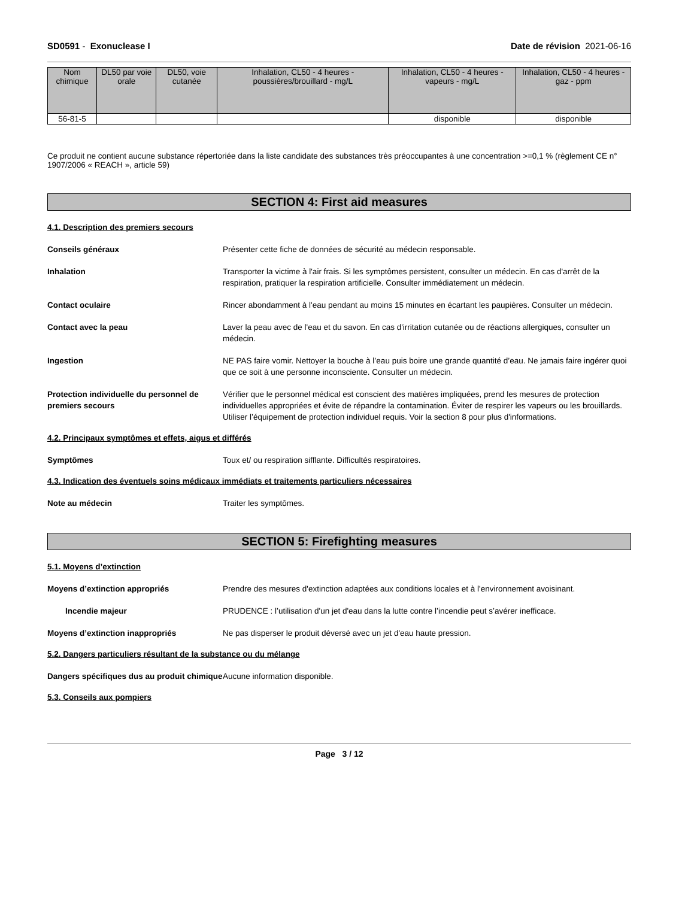SD0591 - Exonuclease I Date de révision 2021-06-16
| Nom chimique | DL50 par voie orale | DL50, voie cutanée | Inhalation, CL50 - 4 heures - poussières/brouillard - mg/L | Inhalation, CL50 - 4 heures - vapeurs - mg/L | Inhalation, CL50 - 4 heures - gaz - ppm |
| --- | --- | --- | --- | --- | --- |
| 56-81-5 | | | | disponible | disponible |
Ce produit ne contient aucune substance répertoriée dans la liste candidate des substances très préoccupantes à une concentration >=0,1 % (règlement CE n° 1907/2006 « REACH », article 59)
SECTION 4: First aid measures
4.1. Description des premiers secours
Conseils généraux Présenter cette fiche de données de sécurité au médecin responsable.
Inhalation Transporter la victime à l'air frais. Si les symptômes persistent, consulter un médecin. En cas d'arrêt de la respiration, pratiquer la respiration artificielle. Consulter immédiatement un médecin.
Contact oculaire Rincer abondamment à l'eau pendant au moins 15 minutes en écartant les paupières. Consulter un médecin.
Contact avec la peau Laver la peau avec de l'eau et du savon. En cas d'irritation cutanée ou de réactions allergiques, consulter un médecin.
Ingestion NE PAS faire vomir. Nettoyer la bouche à l’eau puis boire une grande quantité d’eau. Ne jamais faire ingérer quoi que ce soit à une personne inconsciente. Consulter un médecin.
Protection individuelle du personnel de premiers secours
Vérifier que le personnel médical est conscient des matières impliquées, prend les mesures de protection individuelles appropriées et évite de répandre la contamination. Éviter de respirer les vapeurs ou les brouillards. Utiliser l’équipement de protection individuel requis. Voir la section 8 pour plus d'informations.
4.2. Principaux symptômes et effets, aigus et différés
Symptômes Toux et/ ou respiration sifflante. Difficultés respiratoires.
4.3. Indication des éventuels soins médicaux immédiats et traitements particuliers nécessaires
Note au médecin Traiter les symptômes.
SECTION 5: Firefighting measures
5.1. Moyens d’extinction
Moyens d’extinction appropriés Prendre des mesures d'extinction adaptées aux conditions locales et à l'environnement avoisinant.
Incendie majeur PRUDENCE : l’utilisation d'un jet d'eau dans la lutte contre l’incendie peut s’avérer inefficace.
Moyens d’extinction inappropriés Ne pas disperser le produit déversé avec un jet d'eau haute pression.
5.2. Dangers particuliers résultant de la substance ou du mélange
Dangers spécifiques dus au produit chimique
Aucune information disponible.
5.3. Conseils aux pompiers
Page 3 / 12